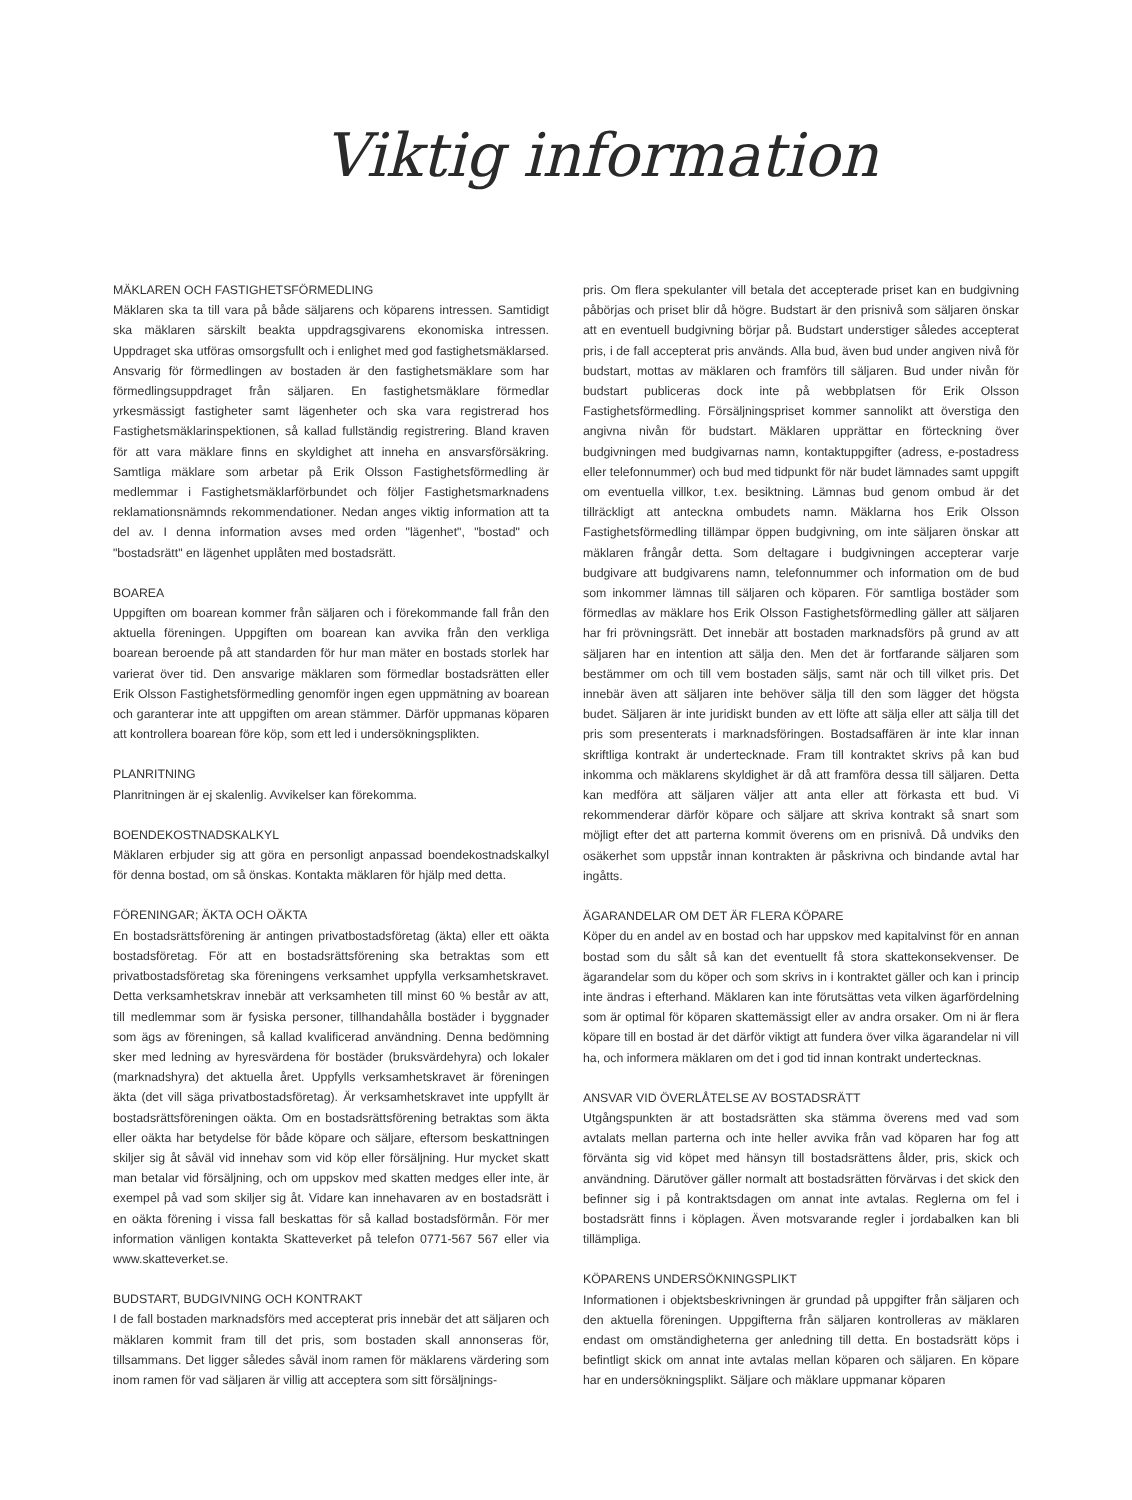Viktig information
MÄKLAREN OCH FASTIGHETSFÖRMEDLING
Mäklaren ska ta till vara på både säljarens och köparens intressen. Samtidigt ska mäklaren särskilt beakta uppdragsgivarens ekonomiska intressen. Uppdraget ska utföras omsorgsfullt och i enlighet med god fastighetsmäklarsed. Ansvarig för förmedlingen av bostaden är den fastighetsmäklare som har förmedlingsuppdraget från säljaren. En fastighetsmäklare förmedlar yrkesmässigt fastigheter samt lägenheter och ska vara registrerad hos Fastighetsmäklarinspektionen, så kallad fullständig registrering. Bland kraven för att vara mäklare finns en skyldighet att inneha en ansvarsförsäkring. Samtliga mäklare som arbetar på Erik Olsson Fastighetsförmedling är medlemmar i Fastighetsmäklarförbundet och följer Fastighetsmarknadens reklamationsnämnds rekommendationer. Nedan anges viktig information att ta del av. I denna information avses med orden "lägenhet", "bostad" och "bostadsrätt" en lägenhet upplåten med bostadsrätt.
BOAREA
Uppgiften om boarean kommer från säljaren och i förekommande fall från den aktuella föreningen. Uppgiften om boarean kan avvika från den verkliga boarean beroende på att standarden för hur man mäter en bostads storlek har varierat över tid. Den ansvarige mäklaren som förmedlar bostadsrätten eller Erik Olsson Fastighetsförmedling genomför ingen egen uppmätning av boarean och garanterar inte att uppgiften om arean stämmer. Därför uppmanas köparen att kontrollera boarean före köp, som ett led i undersökningsplikten.
PLANRITNING
Planritningen är ej skalenlig. Avvikelser kan förekomma.
BOENDEKOSTNADSKALKYL
Mäklaren erbjuder sig att göra en personligt anpassad boendekostnadskalkyl för denna bostad, om så önskas. Kontakta mäklaren för hjälp med detta.
FÖRENINGAR; ÄKTA OCH OÄKTA
En bostadsrättsförening är antingen privatbostadsföretag (äkta) eller ett oäkta bostadsföretag. För att en bostadsrättsförening ska betraktas som ett privatbostadsföretag ska föreningens verksamhet uppfylla verksamhetskravet. Detta verksamhetskrav innebär att verksamheten till minst 60 % består av att, till medlemmar som är fysiska personer, tillhandahålla bostäder i byggnader som ägs av föreningen, så kallad kvalificerad användning. Denna bedömning sker med ledning av hyresvärdena för bostäder (bruksvärdehyra) och lokaler (marknadshyra) det aktuella året. Uppfylls verksamhetskravet är föreningen äkta (det vill säga privatbostadsföretag). Är verksamhetskravet inte uppfyllt är bostadsrättsföreningen oäkta. Om en bostadsrättsförening betraktas som äkta eller oäkta har betydelse för både köpare och säljare, eftersom beskattningen skiljer sig åt såväl vid innehav som vid köp eller försäljning. Hur mycket skatt man betalar vid försäljning, och om uppskov med skatten medges eller inte, är exempel på vad som skiljer sig åt. Vidare kan innehavaren av en bostadsrätt i en oäkta förening i vissa fall beskattas för så kallad bostadsförmån. För mer information vänligen kontakta Skatteverket på telefon 0771-567 567 eller via www.skatteverket.se.
BUDSTART, BUDGIVNING OCH KONTRAKT
I de fall bostaden marknadsförs med accepterat pris innebär det att säljaren och mäklaren kommit fram till det pris, som bostaden skall annonseras för, tillsammans. Det ligger således såväl inom ramen för mäklarens värdering som inom ramen för vad säljaren är villig att acceptera som sitt försäljnings-
pris. Om flera spekulanter vill betala det accepterade priset kan en budgivning påbörjas och priset blir då högre. Budstart är den prisnivå som säljaren önskar att en eventuell budgivning börjar på. Budstart understiger således accepterat pris, i de fall accepterat pris används. Alla bud, även bud under angiven nivå för budstart, mottas av mäklaren och framförs till säljaren. Bud under nivån för budstart publiceras dock inte på webbplatsen för Erik Olsson Fastighetsförmedling. Försäljningspriset kommer sannolikt att överstiga den angivna nivån för budstart. Mäklaren upprättar en förteckning över budgivningen med budgivarnas namn, kontaktuppgifter (adress, e-postadress eller telefonnummer) och bud med tidpunkt för när budet lämnades samt uppgift om eventuella villkor, t.ex. besiktning. Lämnas bud genom ombud är det tillräckligt att anteckna ombudets namn. Mäklarna hos Erik Olsson Fastighetsförmedling tillämpar öppen budgivning, om inte säljaren önskar att mäklaren frångår detta. Som deltagare i budgivningen accepterar varje budgivare att budgivarens namn, telefonnummer och information om de bud som inkommer lämnas till säljaren och köparen. För samtliga bostäder som förmedlas av mäklare hos Erik Olsson Fastighetsförmedling gäller att säljaren har fri prövningsrätt. Det innebär att bostaden marknadsförs på grund av att säljaren har en intention att sälja den. Men det är fortfarande säljaren som bestämmer om och till vem bostaden säljs, samt när och till vilket pris. Det innebär även att säljaren inte behöver sälja till den som lägger det högsta budet. Säljaren är inte juridiskt bunden av ett löfte att sälja eller att sälja till det pris som presenterats i marknadsföringen. Bostadsaffären är inte klar innan skriftliga kontrakt är undertecknade. Fram till kontraktet skrivs på kan bud inkomma och mäklarens skyldighet är då att framföra dessa till säljaren. Detta kan medföra att säljaren väljer att anta eller att förkasta ett bud. Vi rekommenderar därför köpare och säljare att skriva kontrakt så snart som möjligt efter det att parterna kommit överens om en prisnivå. Då undviks den osäkerhet som uppstår innan kontrakten är påskrivna och bindande avtal har ingåtts.
ÄGARANDELAR OM DET ÄR FLERA KÖPARE
Köper du en andel av en bostad och har uppskov med kapitalvinst för en annan bostad som du sålt så kan det eventuellt få stora skattekonsekvenser. De ägarandelar som du köper och som skrivs in i kontraktet gäller och kan i princip inte ändras i efterhand. Mäklaren kan inte förutsättas veta vilken ägarfördelning som är optimal för köparen skattemässigt eller av andra orsaker. Om ni är flera köpare till en bostad är det därför viktigt att fundera över vilka ägarandelar ni vill ha, och informera mäklaren om det i god tid innan kontrakt undertecknas.
ANSVAR VID ÖVERLÅTELSE AV BOSTADSRÄTT
Utgångspunkten är att bostadsrätten ska stämma överens med vad som avtalats mellan parterna och inte heller avvika från vad köparen har fog att förvänta sig vid köpet med hänsyn till bostadsrättens ålder, pris, skick och användning. Därutöver gäller normalt att bostadsrätten förvärvas i det skick den befinner sig i på kontraktsdagen om annat inte avtalas. Reglerna om fel i bostadsrätt finns i köplagen. Även motsvarande regler i jordabalken kan bli tillämpliga.
KÖPARENS UNDERSÖKNINGSPLIKT
Informationen i objektsbeskrivningen är grundad på uppgifter från säljaren och den aktuella föreningen. Uppgifterna från säljaren kontrolleras av mäklaren endast om omständigheterna ger anledning till detta. En bostadsrätt köps i befintligt skick om annat inte avtalas mellan köparen och säljaren. En köpare har en undersökningsplikt. Säljare och mäklare uppmanar köparen